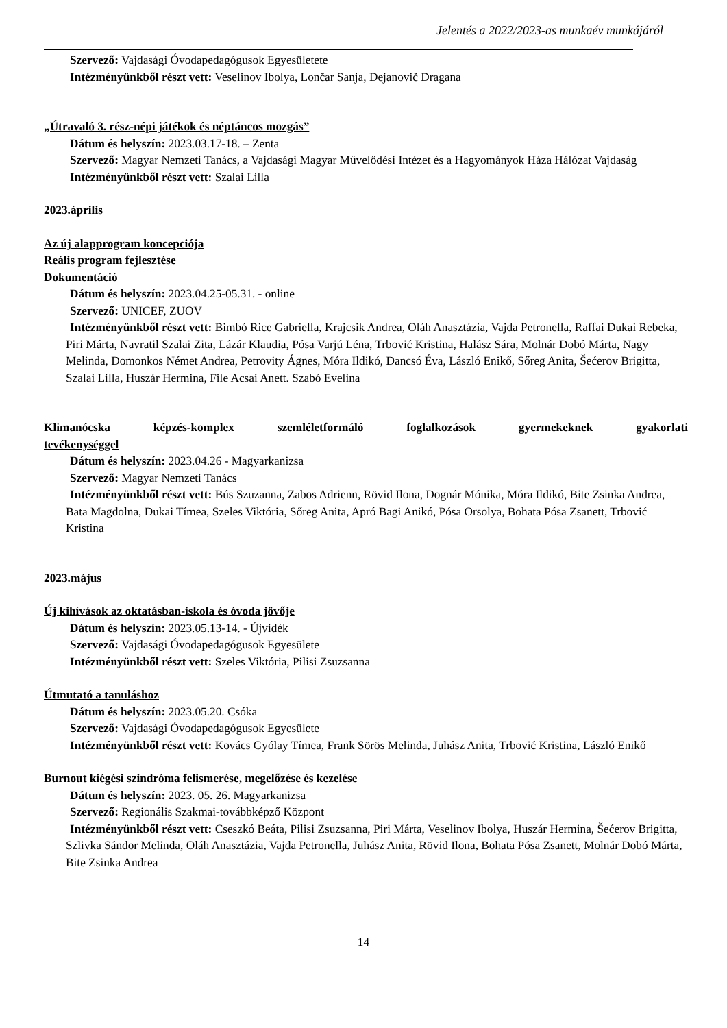Jelentés a 2022/2023-as munkaév munkájáról
Szervező: Vajdasági Óvodapedagógusok Egyesületete
Intézményünkből részt vett: Veselinov Ibolya, Lončar Sanja, Dejanovič Dragana
„Útravaló 3. rész-népi játékok és néptáncos mozgás”
Dátum és helyszín: 2023.03.17-18. – Zenta
Szervező: Magyar Nemzeti Tanács, a Vajdasági Magyar Művelődési Intézet és a Hagyományok Háza Hálózat Vajdaság
Intézményünkből részt vett: Szalai Lilla
2023.április
Az új alapprogram koncepciója
Reális program fejlesztése
Dokumentáció
Dátum és helyszín: 2023.04.25-05.31. - online
Szervező: UNICEF, ZUOV
Intézményünkből részt vett: Bimbó Rice Gabriella, Krajcsik Andrea, Oláh Anasztázia, Vajda Petronella, Raffai Dukai Rebeka, Piri Márta, Navratil Szalai Zita, Lázár Klaudia, Pósa Varjú Léna, Trbović Kristina, Halász Sára, Molnár Dobó Márta, Nagy Melinda, Domonkos Német Andrea, Petrovity Ágnes, Móra Ildikó, Dancsó Éva, László Enikő, Sőreg Anita, Šećerov Brigitta, Szalai Lilla, Huszár Hermina, File Acsai Anett. Szabó Evelina
Klimanócska képzés-komplex szemléletformáló foglalkozások gyermekeknek gyakorlati
tevékenységgel
Dátum és helyszín: 2023.04.26 - Magyarkanizsa
Szervező: Magyar Nemzeti Tanács
Intézményünkből részt vett: Bús Szuzanna, Zabos Adrienn, Rövid Ilona, Dognár Mónika, Móra Ildikó, Bite Zsinka Andrea, Bata Magdolna, Dukai Tímea, Szeles Viktória, Sőreg Anita, Apró Bagi Anikó, Pósa Orsolya, Bohata Pósa Zsanett, Trbović Kristina
2023.május
Új kihívások az oktatásban-iskola és óvoda jövője
Dátum és helyszín: 2023.05.13-14. - Újvidék
Szervező: Vajdasági Óvodapedagógusok Egyesülete
Intézményünkből részt vett: Szeles Viktória, Pilisi Zsuzsanna
Útmutató a tanuláshoz
Dátum és helyszín: 2023.05.20. Csóka
Szervező: Vajdasági Óvodapedagógusok Egyesülete
Intézményünkből részt vett: Kovács Gyólay Tímea, Frank Sörös Melinda, Juhász Anita, Trbović Kristina, László Enikő
Burnout kiégési szindróma felismerése, megelőzése és kezelése
Dátum és helyszín: 2023. 05. 26. Magyarkanizsa
Szervező: Regionális Szakmai-továbbképző Központ
Intézményünkből részt vett: Cseszkó Beáta, Pilisi Zsuzsanna, Piri Márta, Veselinov Ibolya, Huszár Hermina, Šećerov Brigitta, Szlivka Sándor Melinda, Oláh Anasztázia, Vajda Petronella, Juhász Anita, Rövid Ilona, Bohata Pósa Zsanett, Molnár Dobó Márta, Bite Zsinka Andrea
14